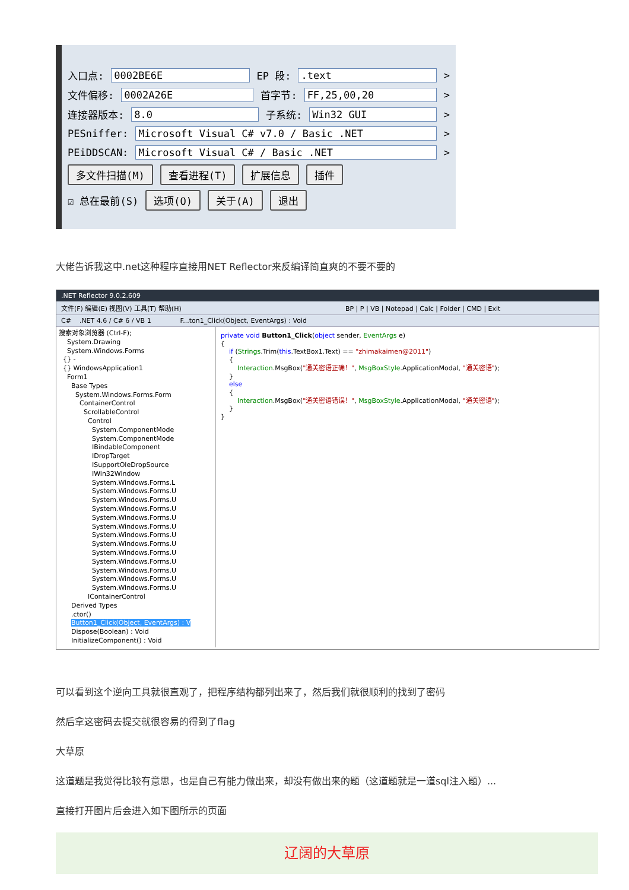入口点: 0002BE6E EP 段:.text >
文件偏移: 0002A26E 首字节: FF,25,00,20 >
连接器版本: 8.0 子系统: Win32 GUI >
PESniffer: Microsoft Visual C# v7.0 / Basic .NET >
PEiDDSCAN: Microsoft Visual C# / Basic .NET >
多文件扫描(M) 查看进程(T) 扩展信息 插件
☑ 总在最前(S) 选项(O) 关于(A) 退出
大佬告诉我这中.net这种程序直接用NET Reflector来反编译简直爽的不要不要的
.NET Reflector 9.0.2.609
文件(F) 编辑(E) 视图(V) 工具(T) 帮助(H) BP | P | VB | Notepad | Calc | Folder | CMD | Exit
C# .NET 4.6 / C# 6 / VB 1 F...ton1_Click(Object, EventArgs) : Void
搜索对象浏览器 (Ctrl-F);
System.Drawing
System.Windows.Forms
{} -
{} WindowsApplication1
Form1
Base Types
System.Windows.Forms.Form
ContainerControl
ScrollableControl
Control
System.ComponentMode
System.ComponentMode
IBindableComponent
IDropTarget
ISupportOleDropSource
IWin32Window
System.Windows.Forms.L
System.Windows.Forms.U
System.Windows.Forms.U
System.Windows.Forms.U
System.Windows.Forms.U
System.Windows.Forms.U
System.Windows.Forms.U
System.Windows.Forms.U
System.Windows.Forms.U
System.Windows.Forms.U
System.Windows.Forms.U
System.Windows.Forms.U
System.Windows.Forms.U
IContainerControl
Derived Types
.ctor()
Button1_Click(Object, EventArgs) : V
Dispose(Boolean) : Void
InitializeComponent() : Void
private void Button1_Click(object sender, EventArgs e) { if (Strings.Trim(this.TextBox1.Text) == "zhimakaimen@2011") { Interaction.MsgBox("通关密语正确！", MsgBoxStyle.ApplicationModal, "通关密语"); } else { Interaction.MsgBox("通关密语错误！", MsgBoxStyle.ApplicationModal, "通关密语"); } }
可以看到这个逆向工具就很直观了，把程序结构都列出来了，然后我们就很顺利的找到了密码
然后拿这密码去提交就很容易的得到了flag
大草原
这道题是我觉得比较有意思，也是自己有能力做出来，却没有做出来的题（这道题就是一道sql注入题）...
直接打开图片后会进入如下图所示的页面
辽阔的大草原